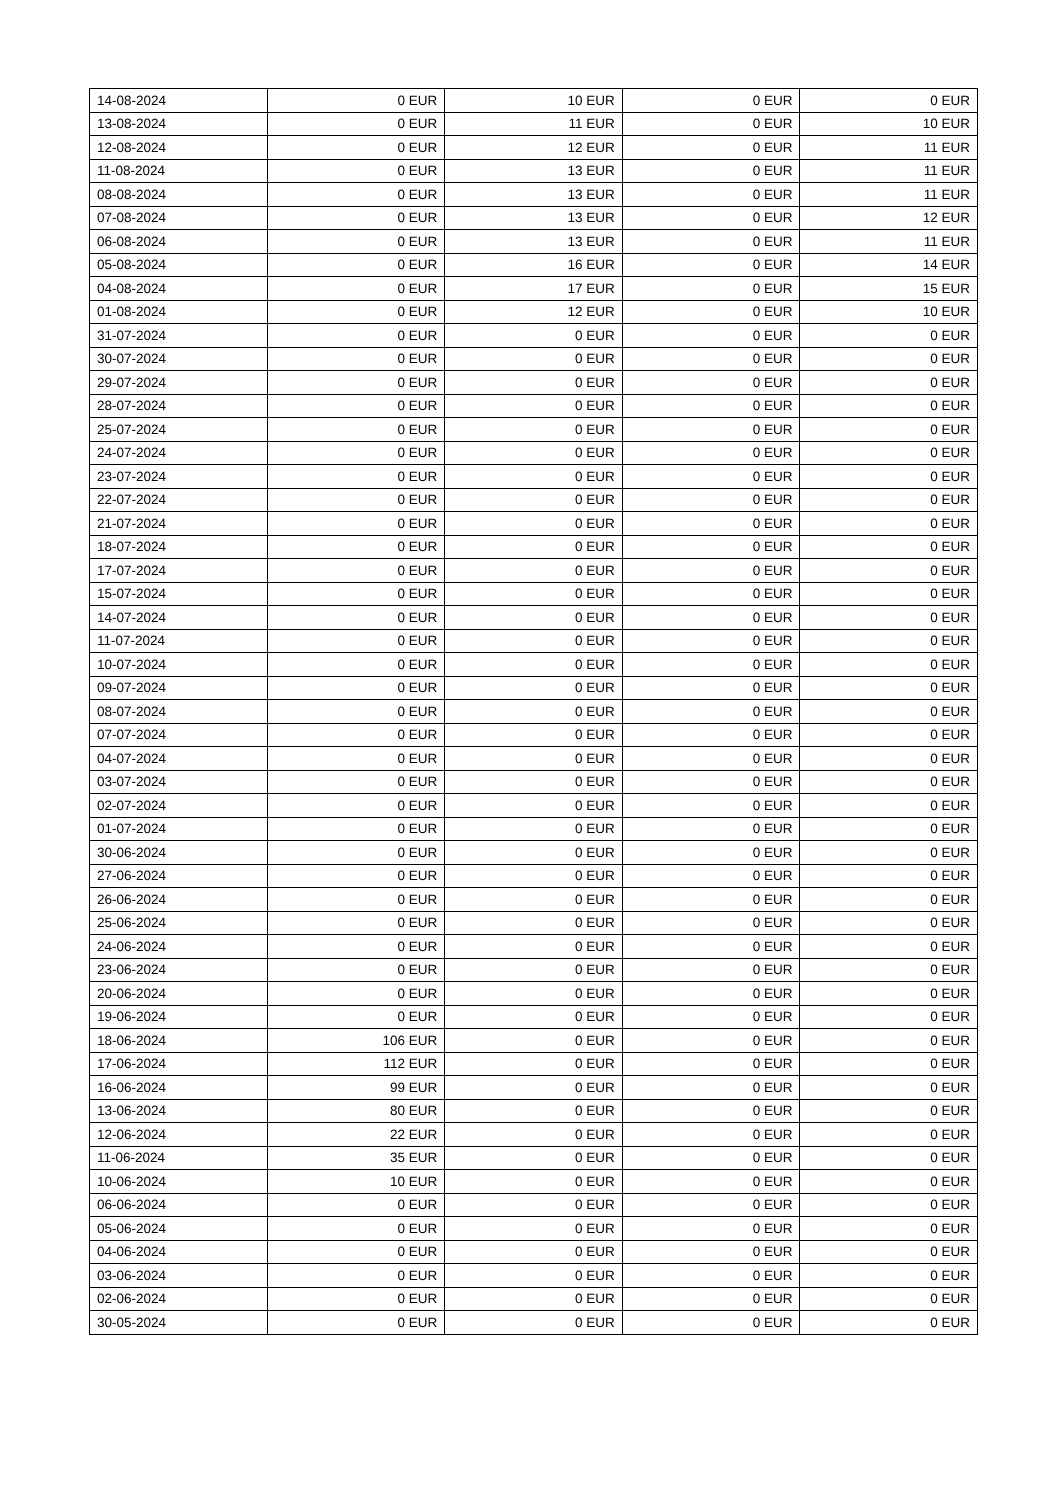| 14-08-2024 | 0 EUR | 10 EUR | 0 EUR | 0 EUR |
| 13-08-2024 | 0 EUR | 11 EUR | 0 EUR | 10 EUR |
| 12-08-2024 | 0 EUR | 12 EUR | 0 EUR | 11 EUR |
| 11-08-2024 | 0 EUR | 13 EUR | 0 EUR | 11 EUR |
| 08-08-2024 | 0 EUR | 13 EUR | 0 EUR | 11 EUR |
| 07-08-2024 | 0 EUR | 13 EUR | 0 EUR | 12 EUR |
| 06-08-2024 | 0 EUR | 13 EUR | 0 EUR | 11 EUR |
| 05-08-2024 | 0 EUR | 16 EUR | 0 EUR | 14 EUR |
| 04-08-2024 | 0 EUR | 17 EUR | 0 EUR | 15 EUR |
| 01-08-2024 | 0 EUR | 12 EUR | 0 EUR | 10 EUR |
| 31-07-2024 | 0 EUR | 0 EUR | 0 EUR | 0 EUR |
| 30-07-2024 | 0 EUR | 0 EUR | 0 EUR | 0 EUR |
| 29-07-2024 | 0 EUR | 0 EUR | 0 EUR | 0 EUR |
| 28-07-2024 | 0 EUR | 0 EUR | 0 EUR | 0 EUR |
| 25-07-2024 | 0 EUR | 0 EUR | 0 EUR | 0 EUR |
| 24-07-2024 | 0 EUR | 0 EUR | 0 EUR | 0 EUR |
| 23-07-2024 | 0 EUR | 0 EUR | 0 EUR | 0 EUR |
| 22-07-2024 | 0 EUR | 0 EUR | 0 EUR | 0 EUR |
| 21-07-2024 | 0 EUR | 0 EUR | 0 EUR | 0 EUR |
| 18-07-2024 | 0 EUR | 0 EUR | 0 EUR | 0 EUR |
| 17-07-2024 | 0 EUR | 0 EUR | 0 EUR | 0 EUR |
| 15-07-2024 | 0 EUR | 0 EUR | 0 EUR | 0 EUR |
| 14-07-2024 | 0 EUR | 0 EUR | 0 EUR | 0 EUR |
| 11-07-2024 | 0 EUR | 0 EUR | 0 EUR | 0 EUR |
| 10-07-2024 | 0 EUR | 0 EUR | 0 EUR | 0 EUR |
| 09-07-2024 | 0 EUR | 0 EUR | 0 EUR | 0 EUR |
| 08-07-2024 | 0 EUR | 0 EUR | 0 EUR | 0 EUR |
| 07-07-2024 | 0 EUR | 0 EUR | 0 EUR | 0 EUR |
| 04-07-2024 | 0 EUR | 0 EUR | 0 EUR | 0 EUR |
| 03-07-2024 | 0 EUR | 0 EUR | 0 EUR | 0 EUR |
| 02-07-2024 | 0 EUR | 0 EUR | 0 EUR | 0 EUR |
| 01-07-2024 | 0 EUR | 0 EUR | 0 EUR | 0 EUR |
| 30-06-2024 | 0 EUR | 0 EUR | 0 EUR | 0 EUR |
| 27-06-2024 | 0 EUR | 0 EUR | 0 EUR | 0 EUR |
| 26-06-2024 | 0 EUR | 0 EUR | 0 EUR | 0 EUR |
| 25-06-2024 | 0 EUR | 0 EUR | 0 EUR | 0 EUR |
| 24-06-2024 | 0 EUR | 0 EUR | 0 EUR | 0 EUR |
| 23-06-2024 | 0 EUR | 0 EUR | 0 EUR | 0 EUR |
| 20-06-2024 | 0 EUR | 0 EUR | 0 EUR | 0 EUR |
| 19-06-2024 | 0 EUR | 0 EUR | 0 EUR | 0 EUR |
| 18-06-2024 | 106 EUR | 0 EUR | 0 EUR | 0 EUR |
| 17-06-2024 | 112 EUR | 0 EUR | 0 EUR | 0 EUR |
| 16-06-2024 | 99 EUR | 0 EUR | 0 EUR | 0 EUR |
| 13-06-2024 | 80 EUR | 0 EUR | 0 EUR | 0 EUR |
| 12-06-2024 | 22 EUR | 0 EUR | 0 EUR | 0 EUR |
| 11-06-2024 | 35 EUR | 0 EUR | 0 EUR | 0 EUR |
| 10-06-2024 | 10 EUR | 0 EUR | 0 EUR | 0 EUR |
| 06-06-2024 | 0 EUR | 0 EUR | 0 EUR | 0 EUR |
| 05-06-2024 | 0 EUR | 0 EUR | 0 EUR | 0 EUR |
| 04-06-2024 | 0 EUR | 0 EUR | 0 EUR | 0 EUR |
| 03-06-2024 | 0 EUR | 0 EUR | 0 EUR | 0 EUR |
| 02-06-2024 | 0 EUR | 0 EUR | 0 EUR | 0 EUR |
| 30-05-2024 | 0 EUR | 0 EUR | 0 EUR | 0 EUR |